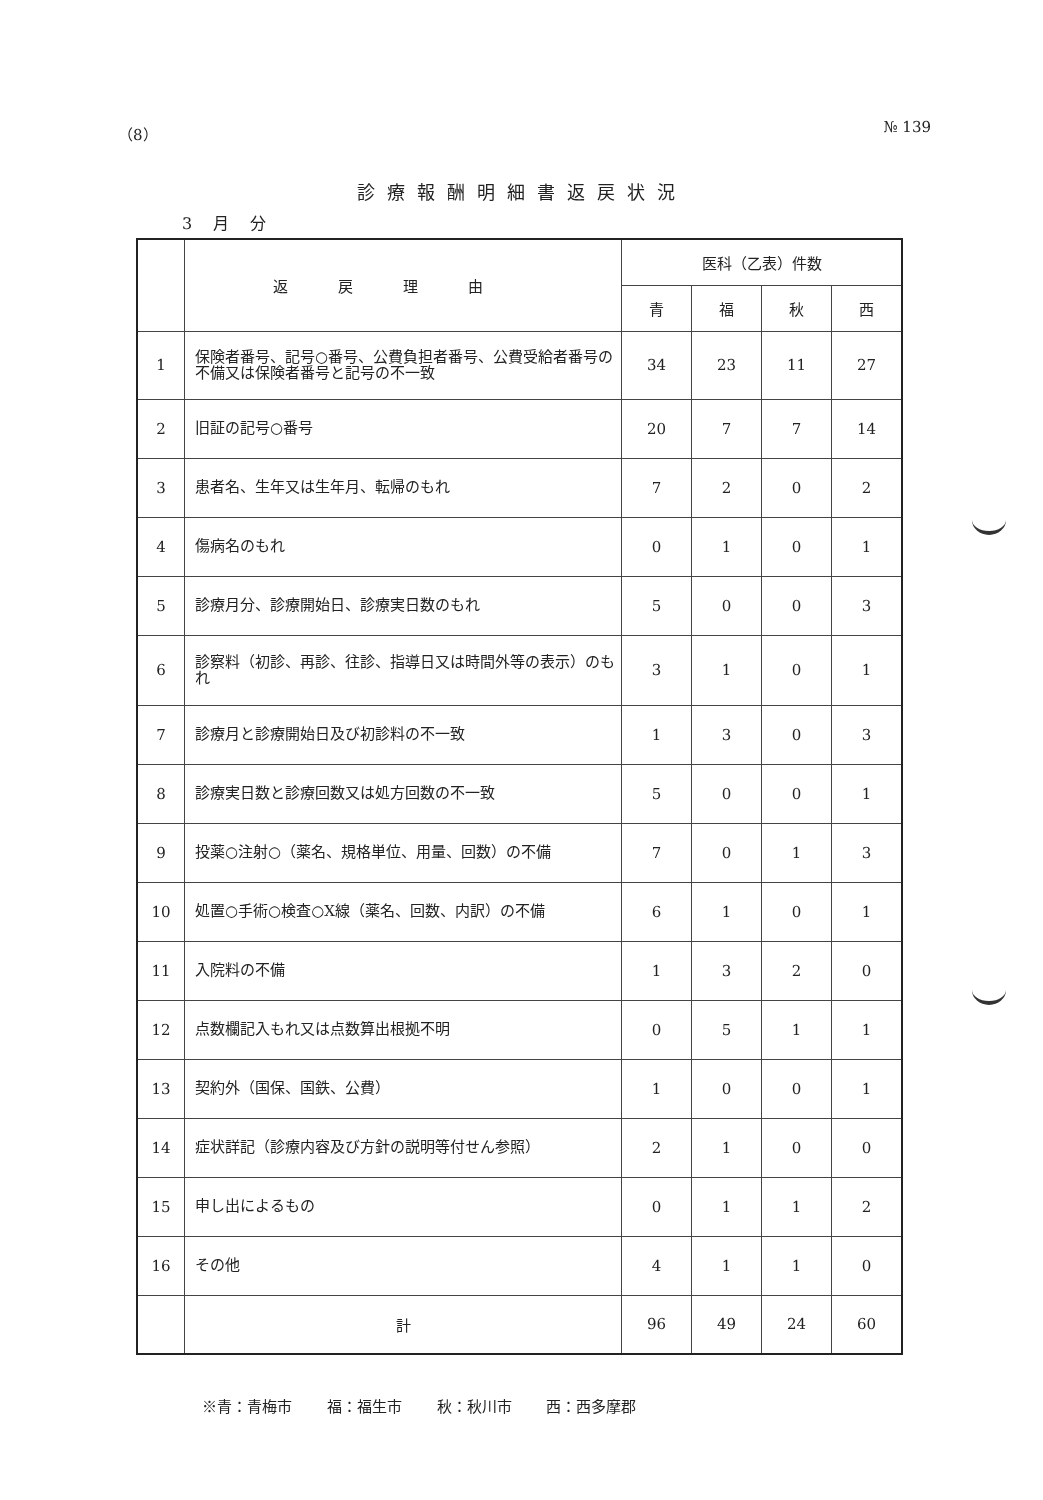（8） № 139
診療報酬明細書返戻状況
3 月 分
| | 返戻理由 | 医科（乙表）件数 | | | |
| --- | --- | --- | --- | --- | --- |
| | | 青 | 福 | 秋 | 西 |
| 1 | 保険者番号、記号○番号、公費負担者番号、公費受給者番号の不備又は保険者番号と記号の不一致 | 34 | 23 | 11 | 27 |
| 2 | 旧証の記号○番号 | 20 | 7 | 7 | 14 |
| 3 | 患者名、生年又は生年月、転帰のもれ | 7 | 2 | 0 | 2 |
| 4 | 傷病名のもれ | 0 | 1 | 0 | 1 |
| 5 | 診療月分、診療開始日、診療実日数のもれ | 5 | 0 | 0 | 3 |
| 6 | 診察料（初診、再診、往診、指導日又は時間外等の表示）のもれ | 3 | 1 | 0 | 1 |
| 7 | 診療月と診療開始日及び初診料の不一致 | 1 | 3 | 0 | 3 |
| 8 | 診療実日数と診療回数又は処方回数の不一致 | 5 | 0 | 0 | 1 |
| 9 | 投薬○注射○（薬名、規格単位、用量、回数）の不備 | 7 | 0 | 1 | 3 |
| 10 | 処置○手術○検査○X線（薬名、回数、内訳）の不備 | 6 | 1 | 0 | 1 |
| 11 | 入院料の不備 | 1 | 3 | 2 | 0 |
| 12 | 点数欄記入もれ又は点数算出根拠不明 | 0 | 5 | 1 | 1 |
| 13 | 契約外（国保、国鉄、公費） | 1 | 0 | 0 | 1 |
| 14 | 症状詳記（診療内容及び方針の説明等付せん参照） | 2 | 1 | 0 | 0 |
| 15 | 申し出によるもの | 0 | 1 | 1 | 2 |
| 16 | その他 | 4 | 1 | 1 | 0 |
| | 計 | 96 | 49 | 24 | 60 |
※青：青梅市 福：福生市 秋：秋川市 西：西多摩郡